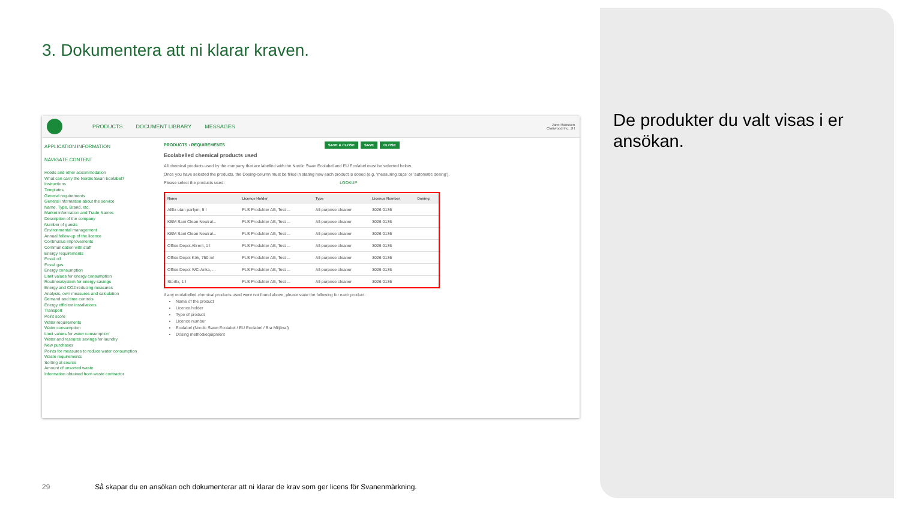3. Dokumentera att ni klarar kraven.
PRODUCTS DOCUMENT LIBRARY MESSAGES
Jane Hansson
Clariwood Inc. JH
APPLICATION INFORMATION
NAVIGATE CONTENT
Hotels and other accommodation
What can carry the Nordic Swan Ecolabel?
Instructions
Templates
General requirements
General information about the service
Name, Type, Brand, etc.
Market information and Trade Names
Description of the company
Number of guests
Environmental management
Annual follow-up of the licence
Continuous improvements
Communication with staff
Energy requirements
Fossil oil
Fossil gas
Energy consumption
Limit values for energy consumption
Routines/system for energy savings
Energy and CO2-reducing measures
Analysis, own measures and calculation
Demand and time controls
Energy efficient installations
Transport
Point score
Water requirements
Water consumption
Limit values for water consumption
Water and resource savings for laundry
New purchases
Points for measures to reduce water consumption
Waste requirements
Sorting at source
Amount of unsorted waste
Information obtained from waste contractor
PRODUCTS › REQUIREMENTS SAVE & CLOSE SAVE CLOSE
Ecolabelled chemical products used
All chemical products used by the company that are labelled with the Nordic Swan Ecolabel and EU Ecolabel must be selected below.
Once you have selected the products, the Dosing-column must be filled in stating how each product is dosed (e.g. 'measuring cups' or 'automatic dosing').
Please select the products used: LOOKUP
| Name | Licence Holder | Type | Licence Number | Dosing |
| --- | --- | --- | --- | --- |
| Allfix utan parfym, 5 l | PLS Produkter AB, Test ... | All-purpose cleaner | 3026 0136 | |
| KBM Sani Clean Neutral... | PLS Produkter AB, Test ... | All-purpose cleaner | 3026 0136 | |
| KBM Sani Clean Neutral... | PLS Produkter AB, Test ... | All-purpose cleaner | 3026 0136 | |
| Office Depot Allrent, 1 l | PLS Produkter AB, Test ... | All-purpose cleaner | 3026 0136 | |
| Office Depot Kök, 750 ml | PLS Produkter AB, Test ... | All-purpose cleaner | 3026 0136 | |
| Office Depot WC-Anka, ... | PLS Produkter AB, Test ... | All-purpose cleaner | 3026 0136 | |
| Storfix, 1 l | PLS Produkter AB, Test ... | All-purpose cleaner | 3026 0136 | |
If any ecolabelled chemical products used were not found above, please state the following for each product:
Name of the product
Licence holder
Type of product
Licence number
Ecolabel (Nordic Swan Ecolabel / EU Ecolabel / Bra Miljöval)
Dosing method/equipment
De produkter du valt visas i er ansökan.
29 Så skapar du en ansökan och dokumenterar att ni klarar de krav som ger licens för Svanenmärkning.